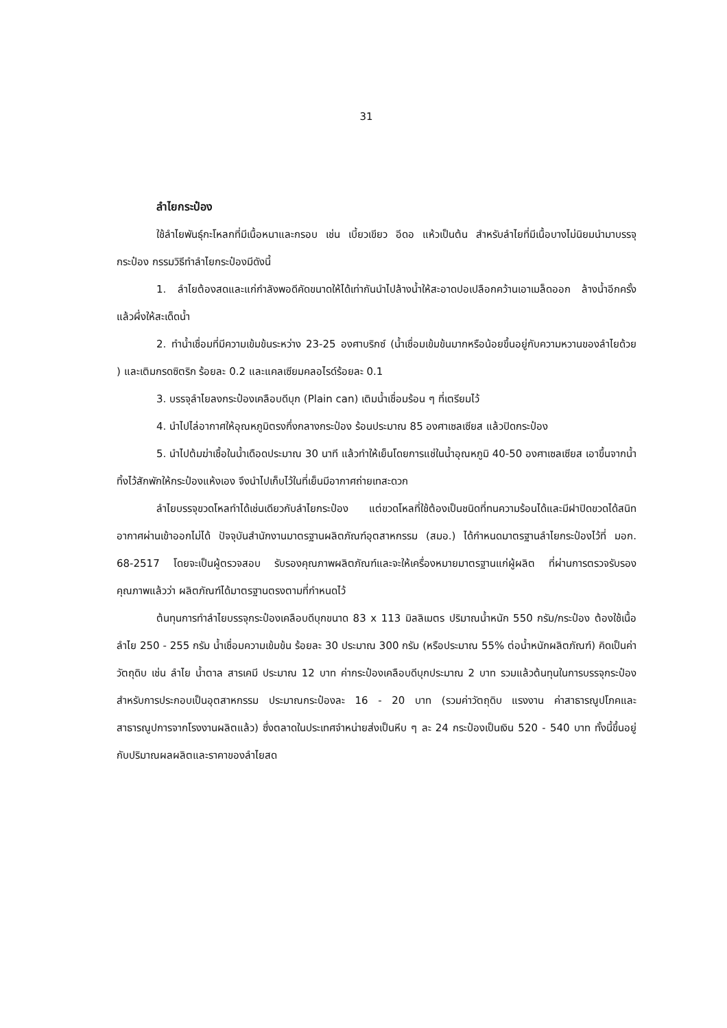31
ลำไยกระป๋อง
ใช้ลำไยพันธุ์กะโหลกที่มีเนื้อหนาและกรอบ เช่น เบี้ยวเขียว อีดอ แห้วเป็นต้น สำหรับลำไยที่มีเนื้อบางไม่นิยมนำมาบรรจุกระป๋อง กรรมวิธีทำลำไยกระป๋องมีดังนี้
1. ลำไยต้องสดและแก่กำลังพอดีคัดขนาดให้ได้เท่ากันนำไปล้างน้ำให้สะอาดปอเปลือกคว้านเอาเมล็ดออก ล้างน้ำอีกครั้ง แล้วผึ่งให้สะเด็ดน้ำ
2. ทำน้ำเชื่อมที่มีความเข้มข้นระหว่าง 23-25 องศาบริกซ์ (น้ำเชื่อมเข้มข้นมากหรือน้อยขึ้นอยู่กับความหวานของลำไยด้วย ) และเติมกรดซิตริก ร้อยละ 0.2 และแคลเซียมคลอไรด์ร้อยละ 0.1
3. บรรจุลำไยลงกระป๋องเคลือบดีบุก (Plain can) เติมน้ำเชื่อมร้อน ๆ ที่เตรียมไว้
4. นำไปไล่อากาศให้อุณหภูมิตรงกึ่งกลางกระป๋อง ร้อนประมาณ 85 องศาเซลเซียส แล้วปิดกระป๋อง
5. นำไปต้มฆ่าเชื้อในน้ำเดือดประมาณ 30 นาที แล้วทำให้เย็นโดยการแช่ในน้ำอุณหภูมิ 40-50 องศาเซลเซียส เอาขึ้นจากน้ำทิ้งไว้สักพักให้กระป๋องแห้งเอง จึงนำไปเก็บไว้ในที่เย็นมีอากาศถ่ายเทสะดวก
ลำไยบรรจุขวดโหลทำได้เช่นเดียวกับลำไยกระป๋อง แต่ขวดโหลที่ใช้ต้องเป็นชนิดที่ทนความร้อนได้และมีฝาปิดขวดได้สนิทอากาศผ่านเข้าออกไม่ได้ ปัจจุบันสำนักงานมาตรฐานผลิตภัณฑ์อุตสาหกรรม (สมอ.) ได้กำหนดมาตรฐานลำไยกระป๋องไว้ที่ มอก. 68-2517 โดยจะเป็นผู้ตรวจสอบ รับรองคุณภาพผลิตภัณฑ์และจะให้เครื่องหมายมาตรฐานแก่ผู้ผลิต ที่ผ่านการตรวจรับรองคุณภาพแล้วว่า ผลิตภัณฑ์ได้มาตรฐานตรงตามที่กำหนดไว้
ต้นทุนการทำลำไยบรรจุกระป๋องเคลือบดีบุกขนาด 83 x 113 มิลลิเมตร ปริมาณน้ำหนัก 550 กรัม/กระป๋อง ต้องใช้เนื้อลำไย 250 - 255 กรัม น้ำเชื่อมความเข้มข้น ร้อยละ 30 ประมาณ 300 กรัม (หรือประมาณ 55% ต่อน้ำหนักผลิตภัณฑ์) คิดเป็นค่าวัตถุดิบ เช่น ลำไย น้ำตาล สารเคมี ประมาณ 12 บาท ค่ากระป๋องเคลือบดีบุกประมาณ 2 บาท รวมแล้วต้นทุนในการบรรจุกระป๋องสำหรับการประกอบเป็นอุตสาหกรรม ประมาณกระป๋องละ 16 - 20 บาท (รวมค่าวัตถุดิบ แรงงาน ค่าสาธารณูปโภคและสาธารณูปการจากโรงงานผลิตแล้ว) ซึ่งตลาดในประเทศจำหน่ายส่งเป็นหีบ ๆ ละ 24 กระป๋องเป็นเงิน 520 - 540 บาท ทั้งนี้ขึ้นอยู่กับปริมาณผลผลิตและราคาของลำไยสด